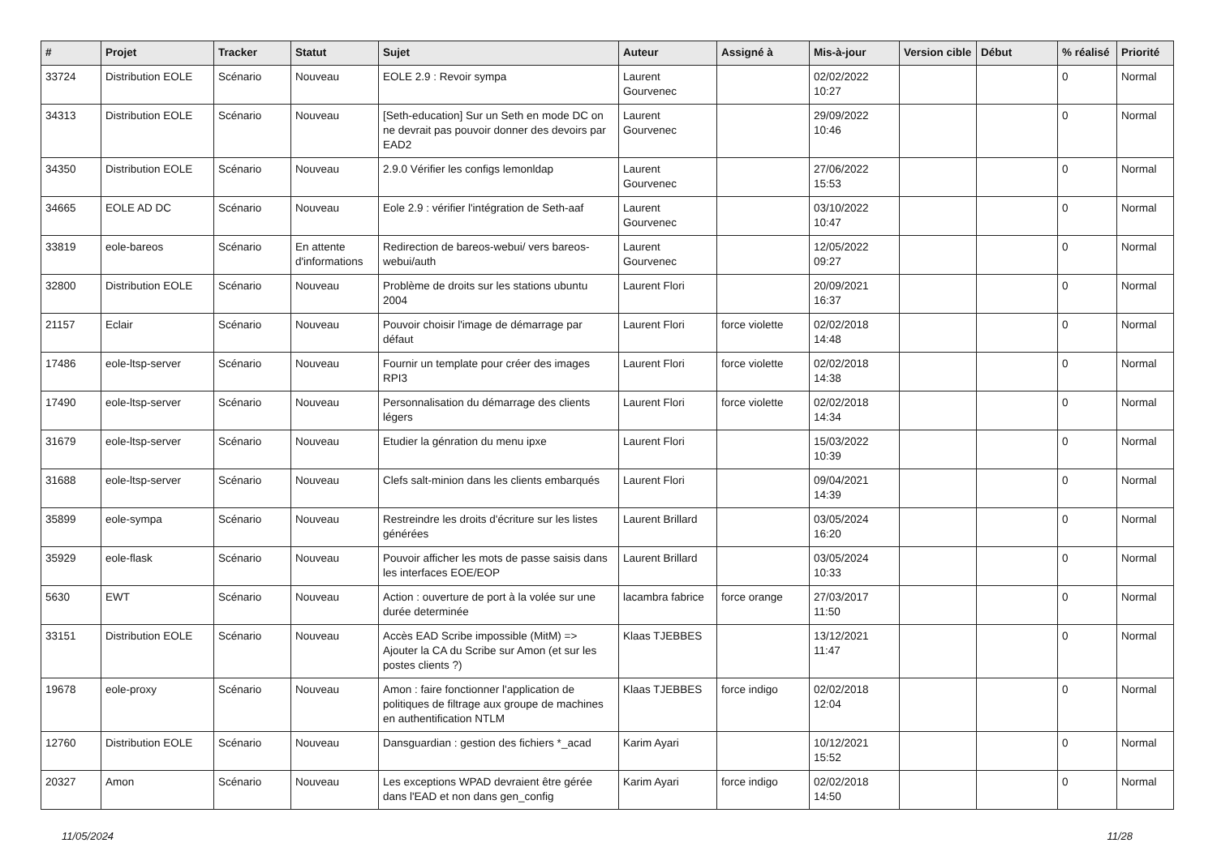| # | Projet | Tracker | Statut | Sujet | Auteur | Assigné à | Mis-à-jour | Version cible | Début | % réalisé | Priorité |
| --- | --- | --- | --- | --- | --- | --- | --- | --- | --- | --- | --- |
| 33724 | Distribution EOLE | Scénario | Nouveau | EOLE 2.9 : Revoir sympa | Laurent Gourvenec | | 02/02/2022 10:27 | | | 0 | Normal |
| 34313 | Distribution EOLE | Scénario | Nouveau | [Seth-education] Sur un Seth en mode DC on ne devrait pas pouvoir donner des devoirs par EAD2 | Laurent Gourvenec | | 29/09/2022 10:46 | | | 0 | Normal |
| 34350 | Distribution EOLE | Scénario | Nouveau | 2.9.0 Vérifier les configs lemonldap | Laurent Gourvenec | | 27/06/2022 15:53 | | | 0 | Normal |
| 34665 | EOLE AD DC | Scénario | Nouveau | Eole 2.9 : vérifier l'intégration de Seth-aaf | Laurent Gourvenec | | 03/10/2022 10:47 | | | 0 | Normal |
| 33819 | eole-bareos | Scénario | En attente d'informations | Redirection de bareos-webui/ vers bareos-webui/auth | Laurent Gourvenec | | 12/05/2022 09:27 | | | 0 | Normal |
| 32800 | Distribution EOLE | Scénario | Nouveau | Problème de droits sur les stations ubuntu 2004 | Laurent Flori | | 20/09/2021 16:37 | | | 0 | Normal |
| 21157 | Eclair | Scénario | Nouveau | Pouvoir choisir l'image de démarrage par défaut | Laurent Flori | force violette | 02/02/2018 14:48 | | | 0 | Normal |
| 17486 | eole-ltsp-server | Scénario | Nouveau | Fournir un template pour créer des images RPI3 | Laurent Flori | force violette | 02/02/2018 14:38 | | | 0 | Normal |
| 17490 | eole-ltsp-server | Scénario | Nouveau | Personnalisation du démarrage des clients légers | Laurent Flori | force violette | 02/02/2018 14:34 | | | 0 | Normal |
| 31679 | eole-ltsp-server | Scénario | Nouveau | Etudier la génration du menu ipxe | Laurent Flori | | 15/03/2022 10:39 | | | 0 | Normal |
| 31688 | eole-ltsp-server | Scénario | Nouveau | Clefs salt-minion dans les clients embarqués | Laurent Flori | | 09/04/2021 14:39 | | | 0 | Normal |
| 35899 | eole-sympa | Scénario | Nouveau | Restreindre les droits d'écriture sur les listes générées | Laurent Brillard | | 03/05/2024 16:20 | | | 0 | Normal |
| 35929 | eole-flask | Scénario | Nouveau | Pouvoir afficher les mots de passe saisis dans les interfaces EOE/EOP | Laurent Brillard | | 03/05/2024 10:33 | | | 0 | Normal |
| 5630 | EWT | Scénario | Nouveau | Action : ouverture de port à la volée sur une durée determinée | lacambra fabrice | force orange | 27/03/2017 11:50 | | | 0 | Normal |
| 33151 | Distribution EOLE | Scénario | Nouveau | Accès EAD Scribe impossible (MitM) => Ajouter la CA du Scribe sur Amon (et sur les postes clients ?) | Klaas TJEBBES | | 13/12/2021 11:47 | | | 0 | Normal |
| 19678 | eole-proxy | Scénario | Nouveau | Amon : faire fonctionner l'application de politiques de filtrage aux groupe de machines en authentification NTLM | Klaas TJEBBES | force indigo | 02/02/2018 12:04 | | | 0 | Normal |
| 12760 | Distribution EOLE | Scénario | Nouveau | Dansguardian : gestion des fichiers *_acad | Karim Ayari | | 10/12/2021 15:52 | | | 0 | Normal |
| 20327 | Amon | Scénario | Nouveau | Les exceptions WPAD devraient être gérée dans l'EAD et non dans gen_config | Karim Ayari | force indigo | 02/02/2018 14:50 | | | 0 | Normal |
11/05/2024 11/28